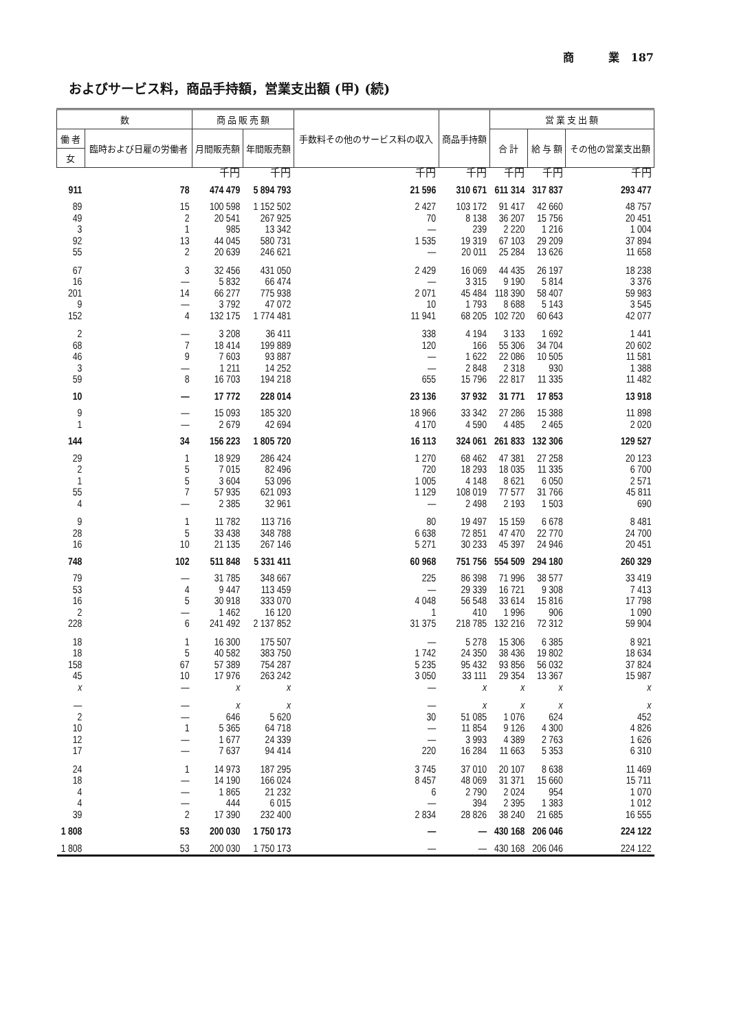商 業 187
およびサービス料，商品手持額，営業支出額 (甲) (続)
| 数 | | 商 品 販 売 額 | | 手数料その他のサービス料の収入 | 商品手持額 | 営 業 支 出 額 | | |
| --- | --- | --- | --- | --- | --- | --- | --- | --- |
| 働 者 | 臨時および日雇の労働者 | 月間販売額 | 年間販売額 | | | 合 計 | 給 与 額 | その他の営業支出額 |
| 女 | | | | | | | | |
| | | 千円 | 千円 | 千円 | 千円 | 千円 | 千円 | 千円 |
| 911 | 78 | 474 479 | 5 894 793 | 21 596 | 310 671 | 611 314 | 317 837 | 293 477 |
| 89 | 15 | 100 598 | 1 152 502 | 2 427 | 103 172 | 91 417 | 42 660 | 48 757 |
| 49 | 2 | 20 541 | 267 925 | 70 | 8 138 | 36 207 | 15 756 | 20 451 |
| 3 | 1 | 985 | 13 342 | — | 239 | 2 220 | 1 216 | 1 004 |
| 92 | 13 | 44 045 | 580 731 | 1 535 | 19 319 | 67 103 | 29 209 | 37 894 |
| 55 | 2 | 20 639 | 246 621 | — | 20 011 | 25 284 | 13 626 | 11 658 |
| 67 | 3 | 32 456 | 431 050 | 2 429 | 16 069 | 44 435 | 26 197 | 18 238 |
| 16 | — | 5 832 | 66 474 | — | 3 315 | 9 190 | 5 814 | 3 376 |
| 201 | 14 | 66 277 | 775 938 | 2 071 | 45 484 | 118 390 | 58 407 | 59 983 |
| 9 | — | 3 792 | 47 072 | 10 | 1 793 | 8 688 | 5 143 | 3 545 |
| 152 | 4 | 132 175 | 1 774 481 | 11 941 | 68 205 | 102 720 | 60 643 | 42 077 |
| 2 | — | 3 208 | 36 411 | 338 | 4 194 | 3 133 | 1 692 | 1 441 |
| 68 | 7 | 18 414 | 199 889 | 120 | 166 | 55 306 | 34 704 | 20 602 |
| 46 | 9 | 7 603 | 93 887 | — | 1 622 | 22 086 | 10 505 | 11 581 |
| 3 | — | 1 211 | 14 252 | — | 2 848 | 2 318 | 930 | 1 388 |
| 59 | 8 | 16 703 | 194 218 | 655 | 15 796 | 22 817 | 11 335 | 11 482 |
| 10 | — | 17 772 | 228 014 | 23 136 | 37 932 | 31 771 | 17 853 | 13 918 |
| 9 | — | 15 093 | 185 320 | 18 966 | 33 342 | 27 286 | 15 388 | 11 898 |
| 1 | — | 2 679 | 42 694 | 4 170 | 4 590 | 4 485 | 2 465 | 2 020 |
| 144 | 34 | 156 223 | 1 805 720 | 16 113 | 324 061 | 261 833 | 132 306 | 129 527 |
| 29 | 1 | 18 929 | 286 424 | 1 270 | 68 462 | 47 381 | 27 258 | 20 123 |
| 2 | 5 | 7 015 | 82 496 | 720 | 18 293 | 18 035 | 11 335 | 6 700 |
| 1 | 5 | 3 604 | 53 096 | 1 005 | 4 148 | 8 621 | 6 050 | 2 571 |
| 55 | 7 | 57 935 | 621 093 | 1 129 | 108 019 | 77 577 | 31 766 | 45 811 |
| 4 | — | 2 385 | 32 961 | — | 2 498 | 2 193 | 1 503 | 690 |
| 9 | 1 | 11 782 | 113 716 | 80 | 19 497 | 15 159 | 6 678 | 8 481 |
| 28 | 5 | 33 438 | 348 788 | 6 638 | 72 851 | 47 470 | 22 770 | 24 700 |
| 16 | 10 | 21 135 | 267 146 | 5 271 | 30 233 | 45 397 | 24 946 | 20 451 |
| 748 | 102 | 511 848 | 5 331 411 | 60 968 | 751 756 | 554 509 | 294 180 | 260 329 |
| 79 | — | 31 785 | 348 667 | 225 | 86 398 | 71 996 | 38 577 | 33 419 |
| 53 | 4 | 9 447 | 113 459 | — | 29 339 | 16 721 | 9 308 | 7 413 |
| 16 | 5 | 30 918 | 333 070 | 4 048 | 56 548 | 33 614 | 15 816 | 17 798 |
| 2 | — | 1 462 | 16 120 | 1 | 410 | 1 996 | 906 | 1 090 |
| 228 | 6 | 241 492 | 2 137 852 | 31 375 | 218 785 | 132 216 | 72 312 | 59 904 |
| 18 | 1 | 16 300 | 175 507 | — | 5 278 | 15 306 | 6 385 | 8 921 |
| 18 | 5 | 40 582 | 383 750 | 1 742 | 24 350 | 38 436 | 19 802 | 18 634 |
| 158 | 67 | 57 389 | 754 287 | 5 235 | 95 432 | 93 856 | 56 032 | 37 824 |
| 45 | 10 | 17 976 | 263 242 | 3 050 | 33 111 | 29 354 | 13 367 | 15 987 |
| x | — | x | x | — | x | x | x | x |
| — | — | x | x | — | x | x | x | x |
| 2 | — | 646 | 5 620 | 30 | 51 085 | 1 076 | 624 | 452 |
| 10 | 1 | 5 365 | 64 718 | — | 11 854 | 9 126 | 4 300 | 4 826 |
| 12 | — | 1 677 | 24 339 | — | 3 993 | 4 389 | 2 763 | 1 626 |
| 17 | — | 7 637 | 94 414 | 220 | 16 284 | 11 663 | 5 353 | 6 310 |
| 24 | 1 | 14 973 | 187 295 | 3 745 | 37 010 | 20 107 | 8 638 | 11 469 |
| 18 | — | 14 190 | 166 024 | 8 457 | 48 069 | 31 371 | 15 660 | 15 711 |
| 4 | — | 1 865 | 21 232 | 6 | 2 790 | 2 024 | 954 | 1 070 |
| 4 | — | 444 | 6 015 | — | 394 | 2 395 | 1 383 | 1 012 |
| 39 | 2 | 17 390 | 232 400 | 2 834 | 28 826 | 38 240 | 21 685 | 16 555 |
| 1 808 | 53 | 200 030 | 1 750 173 | — | — | 430 168 | 206 046 | 224 122 |
| 1 808 | 53 | 200 030 | 1 750 173 | — | — | 430 168 | 206 046 | 224 122 |